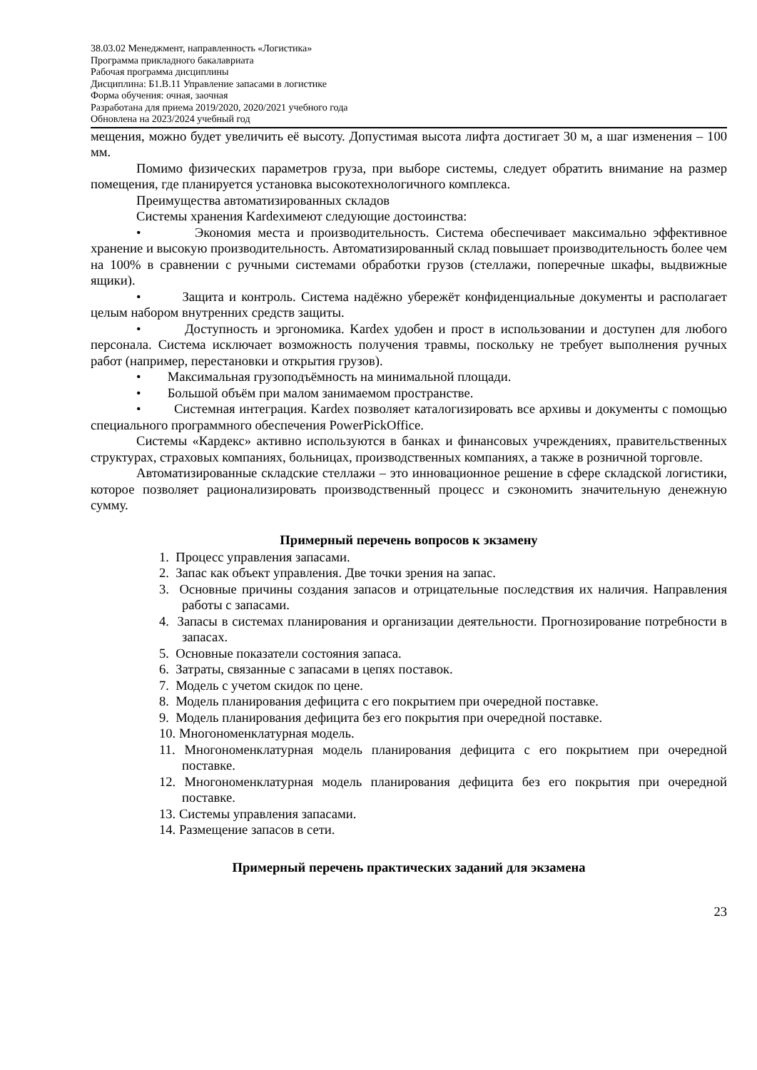38.03.02 Менеджмент, направленность «Логистика»
Программа прикладного бакалавриата
Рабочая программа дисциплины
Дисциплина: Б1.В.11 Управление запасами в логистике
Форма обучения: очная, заочная
Разработана для приема 2019/2020, 2020/2021 учебного года
Обновлена на 2023/2024 учебный год
мещения, можно будет увеличить её высоту. Допустимая высота лифта достигает 30 м, а шаг изменения – 100 мм.
Помимо физических параметров груза, при выборе системы, следует обратить внимание на размер помещения, где планируется установка высокотехнологичного комплекса.
Преимущества автоматизированных складов
Системы хранения Kardexимеют следующие достоинства:
• Экономия места и производительность. Система обеспечивает максимально эффективное хранение и высокую производительность. Автоматизированный склад повышает производительность более чем на 100% в сравнении с ручными системами обработки грузов (стеллажи, поперечные шкафы, выдвижные ящики).
• Защита и контроль. Система надёжно убережёт конфиденциальные документы и располагает целым набором внутренних средств защиты.
• Доступность и эргономика. Kardex удобен и прост в использовании и доступен для любого персонала. Система исключает возможность получения травмы, поскольку не требует выполнения ручных работ (например, перестановки и открытия грузов).
• Максимальная грузоподъёмность на минимальной площади.
• Большой объём при малом занимаемом пространстве.
• Системная интеграция. Kardex позволяет каталогизировать все архивы и документы с помощью специального программного обеспечения PowerPickOffice.
Системы «Кардекс» активно используются в банках и финансовых учреждениях, правительственных структурах, страховых компаниях, больницах, производственных компаниях, а также в розничной торговле.
Автоматизированные складские стеллажи – это инновационное решение в сфере складской логистики, которое позволяет рационализировать производственный процесс и сэкономить значительную денежную сумму.
Примерный перечень вопросов к экзамену
1. Процесс управления запасами.
2. Запас как объект управления. Две точки зрения на запас.
3. Основные причины создания запасов и отрицательные последствия их наличия. Направления работы с запасами.
4. Запасы в системах планирования и организации деятельности. Прогнозирование потребности в запасах.
5. Основные показатели состояния запаса.
6. Затраты, связанные с запасами в цепях поставок.
7. Модель с учетом скидок по цене.
8. Модель планирования дефицита с его покрытием при очередной поставке.
9. Модель планирования дефицита без его покрытия при очередной поставке.
10. Многономенклатурная модель.
11. Многономенклатурная модель планирования дефицита с его покрытием при очередной поставке.
12. Многономенклатурная модель планирования дефицита без его покрытия при очередной поставке.
13. Системы управления запасами.
14. Размещение запасов в сети.
Примерный перечень практических заданий для экзамена
23